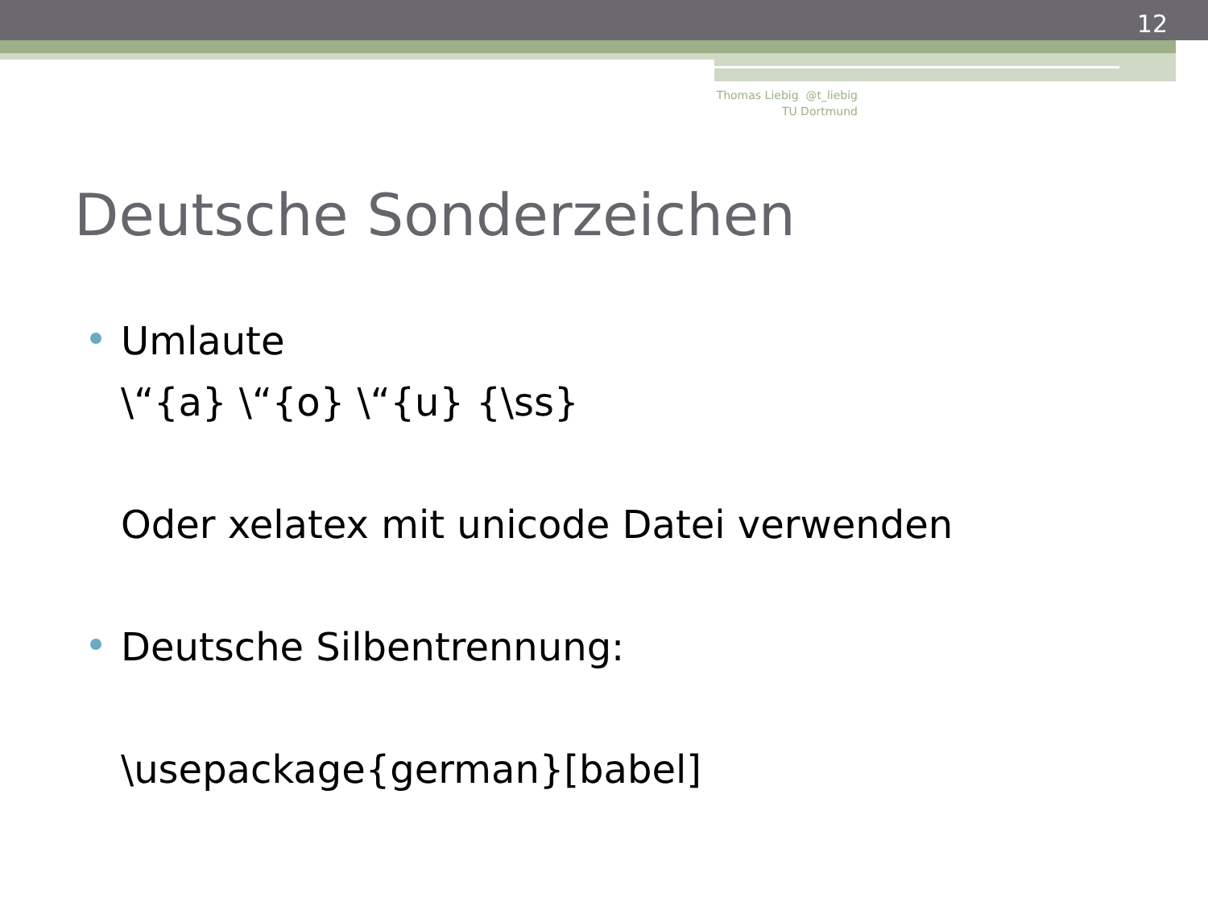12
Thomas Liebig @t_liebig
TU Dortmund
Deutsche Sonderzeichen
Umlaute
\“{a} \“{o} \“{u} {\ss}
Oder xelatex mit unicode Datei verwenden
Deutsche Silbentrennung:
\usepackage{german}[babel]